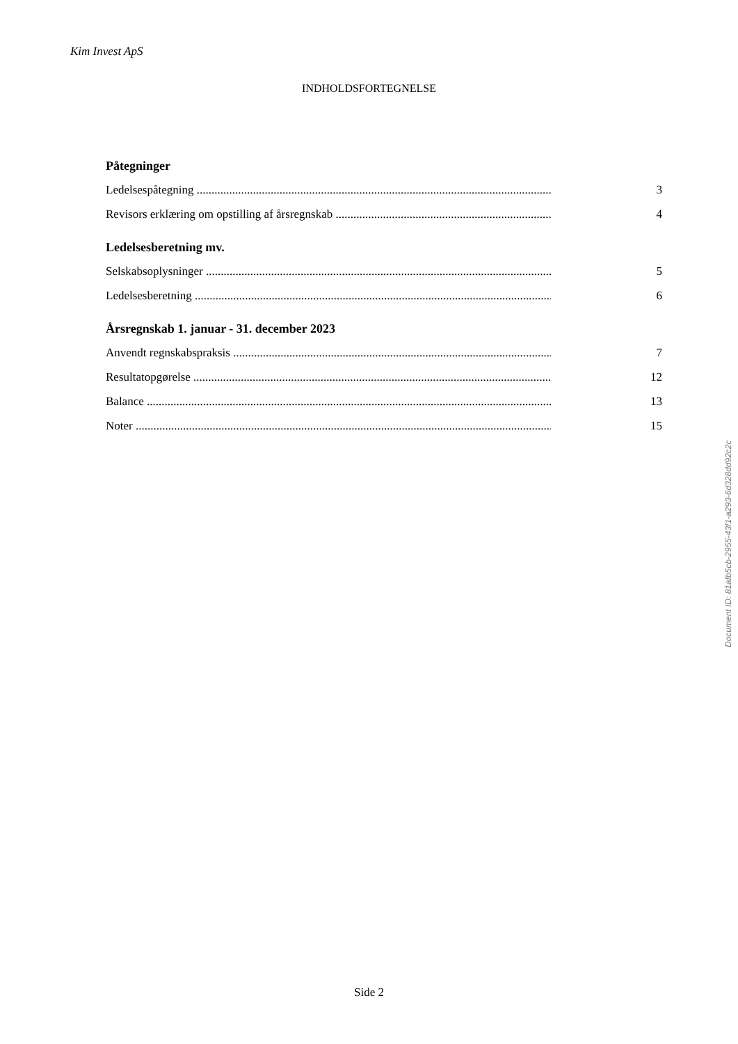Kim Invest ApS
INDHOLDSFORTEGNELSE
Påtegninger
Ledelsespåtegning ............................................................................................................................ 3
Revisors erklæring om opstilling af årsregnskab .......................................................................... 4
Ledelsesberetning mv.
Selskabsoplysninger ........................................................................................................................ 5
Ledelsesberetning ............................................................................................................................ 6
Årsregnskab 1. januar - 31. december 2023
Anvendt regnskabspraksis ............................................................................................................... 7
Resultatopgørelse ............................................................................................................................ 12
Balance ............................................................................................................................................ 13
Noter ............................................................................................................................................... 15
Document ID: 81afb5cb-2955-43f1-a293-6d328dd92c2c
Side 2